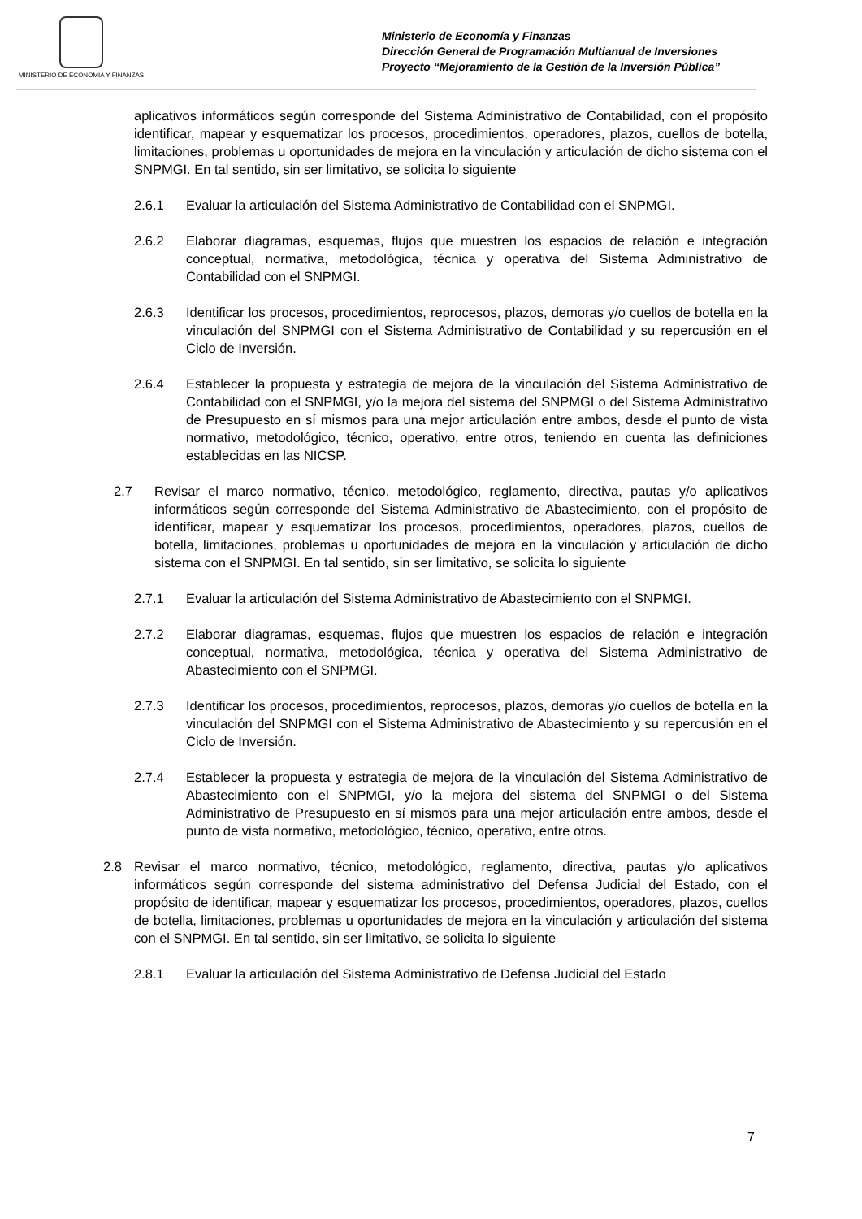MINISTERIO DE ECONOMIA Y FINANZAS
Ministerio de Economía y Finanzas
Dirección General de Programación Multianual de Inversiones
Proyecto “Mejoramiento de la Gestión de la Inversión Pública”
aplicativos informáticos según corresponde del Sistema Administrativo de Contabilidad, con el propósito identificar, mapear y esquematizar los procesos, procedimientos, operadores, plazos, cuellos de botella, limitaciones, problemas u oportunidades de mejora en la vinculación y articulación de dicho sistema con el SNPMGI. En tal sentido, sin ser limitativo, se solicita lo siguiente
2.6.1 Evaluar la articulación del Sistema Administrativo de Contabilidad con el SNPMGI.
2.6.2 Elaborar diagramas, esquemas, flujos que muestren los espacios de relación e integración conceptual, normativa, metodológica, técnica y operativa del Sistema Administrativo de Contabilidad con el SNPMGI.
2.6.3 Identificar los procesos, procedimientos, reprocesos, plazos, demoras y/o cuellos de botella en la vinculación del SNPMGI con el Sistema Administrativo de Contabilidad y su repercusión en el Ciclo de Inversión.
2.6.4 Establecer la propuesta y estrategia de mejora de la vinculación del Sistema Administrativo de Contabilidad con el SNPMGI, y/o la mejora del sistema del SNPMGI o del Sistema Administrativo de Presupuesto en sí mismos para una mejor articulación entre ambos, desde el punto de vista normativo, metodológico, técnico, operativo, entre otros, teniendo en cuenta las definiciones establecidas en las NICSP.
2.7 Revisar el marco normativo, técnico, metodológico, reglamento, directiva, pautas y/o aplicativos informáticos según corresponde del Sistema Administrativo de Abastecimiento, con el propósito de identificar, mapear y esquematizar los procesos, procedimientos, operadores, plazos, cuellos de botella, limitaciones, problemas u oportunidades de mejora en la vinculación y articulación de dicho sistema con el SNPMGI. En tal sentido, sin ser limitativo, se solicita lo siguiente
2.7.1 Evaluar la articulación del Sistema Administrativo de Abastecimiento con el SNPMGI.
2.7.2 Elaborar diagramas, esquemas, flujos que muestren los espacios de relación e integración conceptual, normativa, metodológica, técnica y operativa del Sistema Administrativo de Abastecimiento con el SNPMGI.
2.7.3 Identificar los procesos, procedimientos, reprocesos, plazos, demoras y/o cuellos de botella en la vinculación del SNPMGI con el Sistema Administrativo de Abastecimiento y su repercusión en el Ciclo de Inversión.
2.7.4 Establecer la propuesta y estrategia de mejora de la vinculación del Sistema Administrativo de Abastecimiento con el SNPMGI, y/o la mejora del sistema del SNPMGI o del Sistema Administrativo de Presupuesto en sí mismos para una mejor articulación entre ambos, desde el punto de vista normativo, metodológico, técnico, operativo, entre otros.
2.8 Revisar el marco normativo, técnico, metodológico, reglamento, directiva, pautas y/o aplicativos informáticos según corresponde del sistema administrativo del Defensa Judicial del Estado, con el propósito de identificar, mapear y esquematizar los procesos, procedimientos, operadores, plazos, cuellos de botella, limitaciones, problemas u oportunidades de mejora en la vinculación y articulación del sistema con el SNPMGI. En tal sentido, sin ser limitativo, se solicita lo siguiente
2.8.1 Evaluar la articulación del Sistema Administrativo de Defensa Judicial del Estado
7